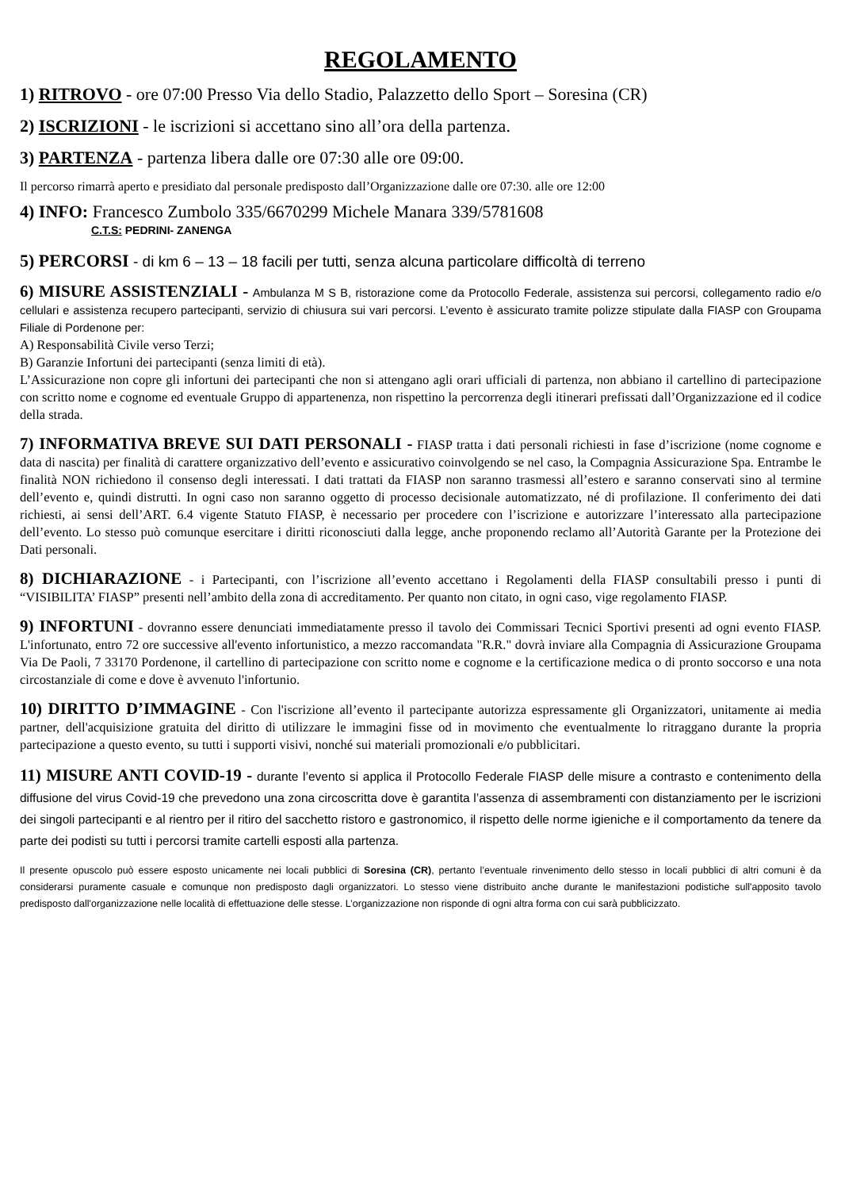REGOLAMENTO
1) RITROVO - ore 07:00 Presso Via dello Stadio, Palazzetto dello Sport – Soresina (CR)
2) ISCRIZIONI - le iscrizioni si accettano sino all’ora della partenza.
3) PARTENZA - partenza libera dalle ore 07:30 alle ore 09:00.
Il percorso rimarrà aperto e presidiato dal personale predisposto dall’Organizzazione dalle ore 07:30. alle ore 12:00
4) INFO: Francesco Zumbolo 335/6670299 Michele Manara 339/5781608
C.T.S: PEDRINI- ZANENGA
5) PERCORSI - di km 6 – 13 – 18 facili per tutti, senza alcuna particolare difficoltà di terreno
6) MISURE ASSISTENZIALI - Ambulanza M S B, ristorazione come da Protocollo Federale, assistenza sui percorsi, collegamento radio e/o cellulari e assistenza recupero partecipanti, servizio di chiusura sui vari percorsi. L’evento è assicurato tramite polizze stipulate dalla FIASP con Groupama Filiale di Pordenone per:
A) Responsabilità Civile verso Terzi;
B) Garanzie Infortuni dei partecipanti (senza limiti di età).
L’Assicurazione non copre gli infortuni dei partecipanti che non si attengano agli orari ufficiali di partenza, non abbiano il cartellino di partecipazione con scritto nome e cognome ed eventuale Gruppo di appartenenza, non rispettino la percorrenza degli itinerari prefissati dall’Organizzazione ed il codice della strada.
7) INFORMATIVA BREVE SUI DATI PERSONALI - FIASP tratta i dati personali richiesti in fase d’iscrizione (nome cognome e data di nascita) per finalità di carattere organizzativo dell’evento e assicurativo coinvolgendo se nel caso, la Compagnia Assicurazione Spa. Entrambe le finalità NON richiedono il consenso degli interessati. I dati trattati da FIASP non saranno trasmessi all’estero e saranno conservati sino al termine dell’evento e, quindi distrutti. In ogni caso non saranno oggetto di processo decisionale automatizzato, né di profilazione. Il conferimento dei dati richiesti, ai sensi dell’ART. 6.4 vigente Statuto FIASP, è necessario per procedere con l’iscrizione e autorizzare l’interessato alla partecipazione dell’evento. Lo stesso può comunque esercitare i diritti riconosciuti dalla legge, anche proponendo reclamo all’Autorità Garante per la Protezione dei Dati personali.
8) DICHIARAZIONE - i Partecipanti, con l’iscrizione all’evento accettano i Regolamenti della FIASP consultabili presso i punti di “VISIBILITA’ FIASP” presenti nell’ambito della zona di accreditamento. Per quanto non citato, in ogni caso, vige regolamento FIASP.
9) INFORTUNI - dovranno essere denunciati immediatamente presso il tavolo dei Commissari Tecnici Sportivi presenti ad ogni evento FIASP. L'infortunato, entro 72 ore successive all'evento infortunistico, a mezzo raccomandata "R.R." dovrà inviare alla Compagnia di Assicurazione Groupama Via De Paoli, 7 33170 Pordenone, il cartellino di partecipazione con scritto nome e cognome e la certificazione medica o di pronto soccorso e una nota circostanziale di come e dove è avvenuto l'infortunio.
10) DIRITTO D’IMMAGINE - Con l'iscrizione all’evento il partecipante autorizza espressamente gli Organizzatori, unitamente ai media partner, dell'acquisizione gratuita del diritto di utilizzare le immagini fisse od in movimento che eventualmente lo ritraggano durante la propria partecipazione a questo evento, su tutti i supporti visivi, nonché sui materiali promozionali e/o pubblicitari.
11) MISURE ANTI COVID-19 - durante l’evento si applica il Protocollo Federale FIASP delle misure a contrasto e contenimento della diffusione del virus Covid-19 che prevedono una zona circoscritta dove è garantita l’assenza di assembramenti con distanziamento per le iscrizioni dei singoli partecipanti e al rientro per il ritiro del sacchetto ristoro e gastronomico, il rispetto delle norme igieniche e il comportamento da tenere da parte dei podisti su tutti i percorsi tramite cartelli esposti alla partenza.
Il presente opuscolo può essere esposto unicamente nei locali pubblici di Soresina (CR), pertanto l’eventuale rinvenimento dello stesso in locali pubblici di altri comuni è da considerarsi puramente casuale e comunque non predisposto dagli organizzatori. Lo stesso viene distribuito anche durante le manifestazioni podistiche sull'apposito tavolo predisposto dall'organizzazione nelle località di effettuazione delle stesse. L’organizzazione non risponde di ogni altra forma con cui sarà pubblicizzato.